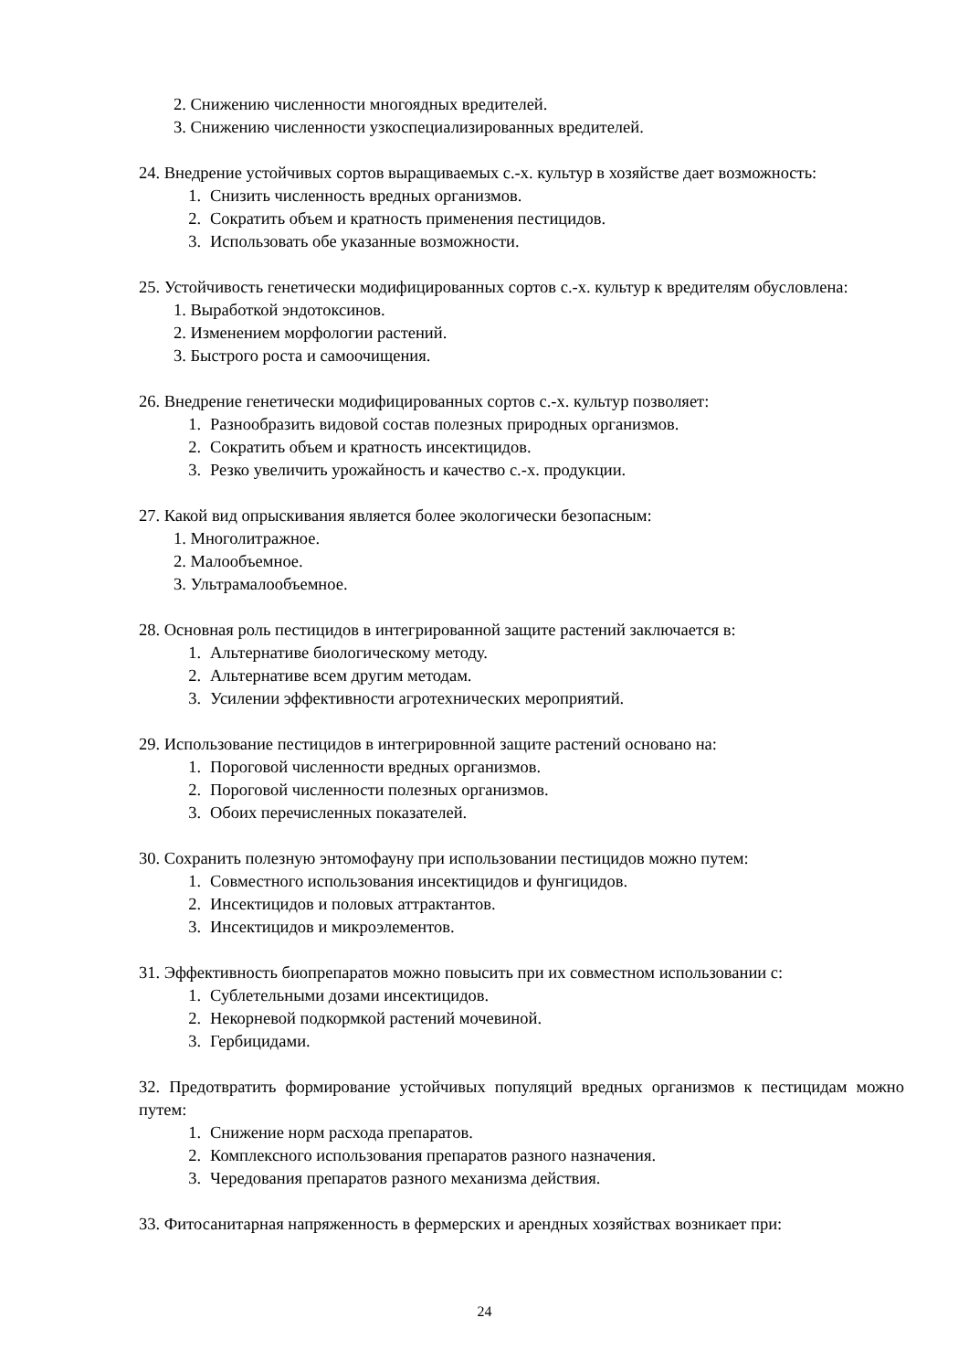2. Снижению численности многоядных вредителей.
3. Снижению численности узкоспециализированных вредителей.
24. Внедрение устойчивых сортов выращиваемых с.-х. культур в хозяйстве дает возможность:
1. Снизить численность вредных организмов.
2. Сократить объем и кратность применения пестицидов.
3. Использовать обе указанные возможности.
25. Устойчивость генетически модифицированных сортов с.-х. культур к вредителям обусловлена:
1. Выработкой эндотоксинов.
2. Изменением морфологии растений.
3. Быстрого роста и самоочищения.
26. Внедрение генетически модифицированных сортов с.-х. культур позволяет:
1. Разнообразить видовой состав полезных природных организмов.
2. Сократить объем и кратность инсектицидов.
3. Резко увеличить урожайность и качество с.-х. продукции.
27. Какой вид опрыскивания является более экологически безопасным:
1. Многолитражное.
2. Малообъемное.
3. Ультрамалообъемное.
28. Основная роль пестицидов в интегрированной защите растений заключается в:
1. Альтернативе биологическому методу.
2. Альтернативе всем другим методам.
3. Усилении эффективности агротехнических мероприятий.
29. Использование пестицидов в интегрировнной защите растений основано на:
1. Пороговой численности вредных организмов.
2. Пороговой численности полезных организмов.
3. Обоих перечисленных показателей.
30. Сохранить полезную энтомофауну при использовании пестицидов можно путем:
1. Совместного использования инсектицидов и фунгицидов.
2. Инсектицидов и половых аттрактантов.
3. Инсектицидов и микроэлементов.
31. Эффективность биопрепаратов можно повысить при их совместном использовании с:
1. Сублетельными дозами инсектицидов.
2. Некорневой подкормкой растений мочевиной.
3. Гербицидами.
32. Предотвратить формирование устойчивых популяций вредных организмов к пестицидам можно путем:
1. Снижение норм расхода препаратов.
2. Комплексного использования препаратов разного назначения.
3. Чередования препаратов разного механизма действия.
33. Фитосанитарная напряженность в фермерских и арендных хозяйствах возникает при:
24